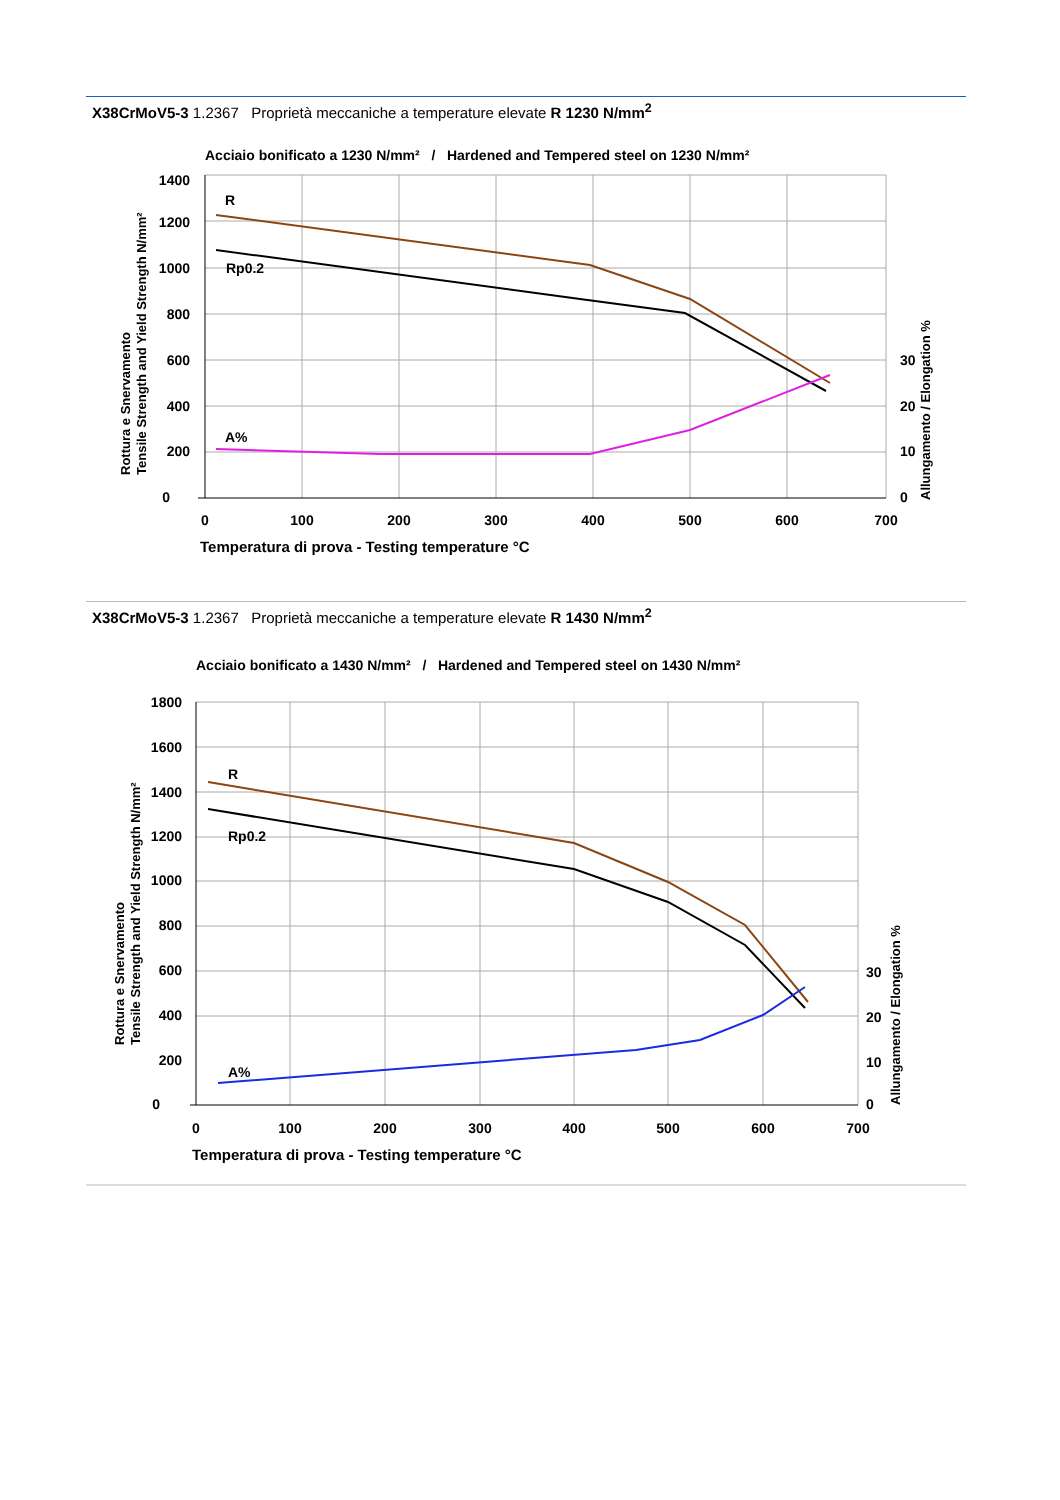X38CrMoV5-3 1.2367 Proprietà meccaniche a temperature elevate R 1230 N/mm<sup>2</sup>
Acciaio bonificato a 1230 N/mm² / Hardened and Tempered steel on 1230 N/mm²
1400
1200
1000
800
600
400
200
0
0
100
200
300
400
500
600
700
30
20
10
0
R
Rp0.2
A%
Temperatura di prova - Testing temperature °C
Rottura e Snervamento
Tensile Strength and Yield Strength N/mm²
Allungamento / Elongation %
X38CrMoV5-3 1.2367 Proprietà meccaniche a temperature elevate R 1430 N/mm<sup>2</sup>
Acciaio bonificato a 1430 N/mm² / Hardened and Tempered steel on 1430 N/mm²
1800
1600
1400
1200
1000
800
600
400
200
0
0
100
200
300
400
500
600
700
30
20
10
0
R
Rp0.2
A%
Temperatura di prova - Testing temperature °C
Rottura e Snervamento
Tensile Strength and Yield Strength N/mm²
Allungamento / Elongation %